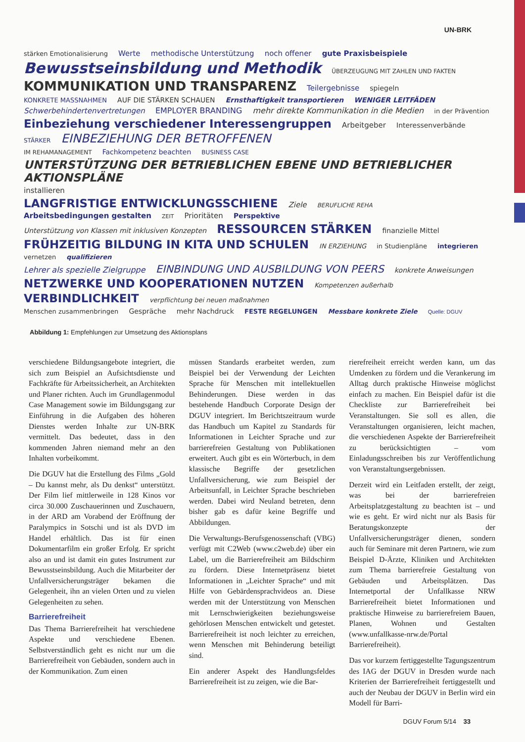UN-BRK
stärken Emotionalisierung Werte methodische Unterstützung noch offener gute Praxisbeispiele
Bewusstseinsbildung und Methodik ÜBERZEUGUNG MIT ZAHLEN UND FAKTEN KOMMUNIKATION UND TRANSPARENZ Teilergebnisse spiegeln
KONKRETE MASSNAHMEN AUF DIE STÄRKEN SCHAUEN Ernsthaftigkeit transportieren WENIGER LEITFÄDEN
Schwerbehindertenvertretungen EMPLOYER BRANDING mehr direkte Kommunikation in die Medien in der Prävention
Einbeziehung verschiedener Interessengruppen Arbeitgeber Interessenverbände STÄRKER EINBEZIEHUNG DER BETROFFENEN
IM REHAMANAGEMENT Fachkompetenz beachten BUSINESS CASE UNTERSTÜTZUNG DER BETRIEBLICHEN EBENE UND BETRIEBLICHER AKTIONSPLÄNE installieren
LANGFRISTIGE ENTWICKLUNGSSCHIENE Ziele BERUFLICHE REHA Arbeitsbedingungen gestalten ZEIT Prioritäten Perspektive
Unterstützung von Klassen mit inklusiven Konzepten RESSOURCEN STÄRKEN finanzielle Mittel
FRÜHZEITIG BILDUNG IN KITA UND SCHULEN IN ERZIEHUNG in Studienpläne integrieren vernetzen qualifizieren
Lehrer als spezielle Zielgruppe EINBINDUNG UND AUSBILDUNG VON PEERS konkrete Anweisungen
NETZWERKE UND KOOPERATIONEN NUTZEN Kompetenzen außerhalb VERBINDLICHKEIT verpflichtung bei neuen maßnahmen
Menschen zusammenbringen Gespräche mehr Nachdruck FESTE REGELUNGEN Messbare konkrete Ziele Quelle: DGUV
Abbildung 1: Empfehlungen zur Umsetzung des Aktionsplans
verschiedene Bildungsangebote integriert, die sich zum Beispiel an Aufsichtsdienste und Fachkräfte für Arbeitssicherheit, an Architekten und Planer richten. Auch im Grundlagenmodul Case Management sowie im Bildungsgang zur Einführung in die Aufgaben des höheren Dienstes werden Inhalte zur UN-BRK vermittelt. Das bedeutet, dass in den kommenden Jahren niemand mehr an den Inhalten vorbeikommt.
Die DGUV hat die Erstellung des Films „Gold – Du kannst mehr, als Du denkst“ unterstützt. Der Film lief mittlerweile in 128 Kinos vor circa 30.000 Zuschauerinnen und Zuschauern, in der ARD am Vorabend der Eröffnung der Paralympics in Sotschi und ist als DVD im Handel erhältlich. Das ist für einen Dokumentarfilm ein großer Erfolg. Er spricht also an und ist damit ein gutes Instrument zur Bewusstseinsbildung. Auch die Mitarbeiter der Unfallversicherungsträger bekamen die Gelegenheit, ihn an vielen Orten und zu vielen Gelegenheiten zu sehen.
Barrierefreiheit
Das Thema Barrierefreiheit hat verschiedene Aspekte und verschiedene Ebenen. Selbstverständlich geht es nicht nur um die Barrierefreiheit von Gebäuden, sondern auch in der Kommunikation. Zum einen
müssen Standards erarbeitet werden, zum Beispiel bei der Verwendung der Leichten Sprache für Menschen mit intellektuellen Behinderungen. Diese werden in das bestehende Handbuch Corporate Design der DGUV integriert. Im Berichtszeitraum wurde das Handbuch um Kapitel zu Standards für Informationen in Leichter Sprache und zur barrierefreien Gestaltung von Publikationen erweitert. Auch gibt es ein Wörterbuch, in dem klassische Begriffe der gesetzlichen Unfallversicherung, wie zum Beispiel der Arbeitsunfall, in Leichter Sprache beschrieben werden. Dabei wird Neuland betreten, denn bisher gab es dafür keine Begriffe und Abbildungen.
Die Verwaltungs-Berufsgenossenschaft (VBG) verfügt mit C2Web (www.c2web.de) über ein Label, um die Barrierefreiheit am Bildschirm zu fördern. Diese Internetpräsenz bietet Informationen in „Leichter Sprache“ und mit Hilfe von Gebärdensprachvideos an. Diese werden mit der Unterstützung von Menschen mit Lernschwierigkeiten beziehungsweise gehörlosen Menschen entwickelt und getestet. Barrierefreiheit ist noch leichter zu erreichen, wenn Menschen mit Behinderung beteiligt sind.
Ein anderer Aspekt des Handlungsfeldes Barrierefreiheit ist zu zeigen, wie die Bar-
rierefreiheit erreicht werden kann, um das Umdenken zu fördern und die Verankerung im Alltag durch praktische Hinweise möglichst einfach zu machen. Ein Beispiel dafür ist die Checkliste zur Barrierefreiheit bei Veranstaltungen. Sie soll es allen, die Veranstaltungen organisieren, leicht machen, die verschiedenen Aspekte der Barrierefreiheit zu berücksichtigten – vom Einladungsschreiben bis zur Veröffentlichung von Veranstaltungsergebnissen.
Derzeit wird ein Leitfaden erstellt, der zeigt, was bei der barrierefreien Arbeitsplatzgestaltung zu beachten ist – und wie es geht. Er wird nicht nur als Basis für Beratungskonzepte der Unfallversicherungsträger dienen, sondern auch für Seminare mit deren Partnern, wie zum Beispiel D-Ärzte, Kliniken und Architekten zum Thema barrierefreie Gestaltung von Gebäuden und Arbeitsplätzen. Das Internetportal der Unfallkasse NRW Barrierefreiheit bietet Informationen und praktische Hinweise zu barrierefreiem Bauen, Planen, Wohnen und Gestalten (www.unfallkasse-nrw.de/Portal Barrierefreiheit).
Das vor kurzem fertiggestellte Tagungszentrum des IAG der DGUV in Dresden wurde nach Kriterien der Barrierefreiheit fertiggestellt und auch der Neubau der DGUV in Berlin wird ein Modell für Barri-
DGUV Forum 5/14 33